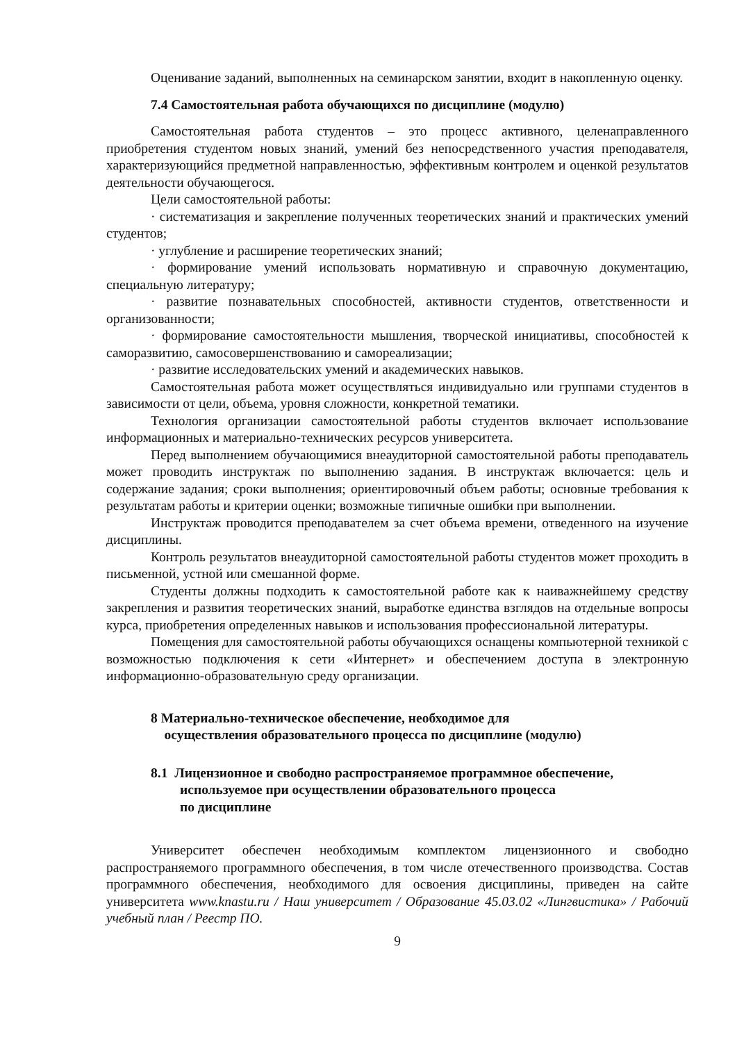Оценивание заданий, выполненных на семинарском занятии, входит в накопленную оценку.
7.4 Самостоятельная работа обучающихся по дисциплине (модулю)
Самостоятельная работа студентов – это процесс активного, целенаправленного приобретения студентом новых знаний, умений без непосредственного участия преподавателя, характеризующийся предметной направленностью, эффективным контролем и оценкой результатов деятельности обучающегося.
Цели самостоятельной работы:
· систематизация и закрепление полученных теоретических знаний и практических умений студентов;
· углубление и расширение теоретических знаний;
· формирование умений использовать нормативную и справочную документацию, специальную литературу;
· развитие познавательных способностей, активности студентов, ответственности и организованности;
· формирование самостоятельности мышления, творческой инициативы, способностей к саморазвитию, самосовершенствованию и самореализации;
· развитие исследовательских умений и академических навыков.
Самостоятельная работа может осуществляться индивидуально или группами студентов в зависимости от цели, объема, уровня сложности, конкретной тематики.
Технология организации самостоятельной работы студентов включает использование информационных и материально-технических ресурсов университета.
Перед выполнением обучающимися внеаудиторной самостоятельной работы преподаватель может проводить инструктаж по выполнению задания. В инструктаж включается: цель и содержание задания; сроки выполнения; ориентировочный объем работы; основные требования к результатам работы и критерии оценки; возможные типичные ошибки при выполнении.
Инструктаж проводится преподавателем за счет объема времени, отведенного на изучение дисциплины.
Контроль результатов внеаудиторной самостоятельной работы студентов может проходить в письменной, устной или смешанной форме.
Студенты должны подходить к самостоятельной работе как к наиважнейшему средству закрепления и развития теоретических знаний, выработке единства взглядов на отдельные вопросы курса, приобретения определенных навыков и использования профессиональной литературы.
Помещения для самостоятельной работы обучающихся оснащены компьютерной техникой с возможностью подключения к сети «Интернет» и обеспечением доступа в электронную информационно-образовательную среду организации.
8 Материально-техническое обеспечение, необходимое для
осуществления образовательного процесса по дисциплине (модулю)
8.1 Лицензионное и свободно распространяемое программное обеспечение, используемое при осуществлении образовательного процесса
по дисциплине
Университет обеспечен необходимым комплектом лицензионного и свободно распространяемого программного обеспечения, в том числе отечественного производства. Состав программного обеспечения, необходимого для освоения дисциплины, приведен на сайте университета www.knastu.ru / Наш университет / Образование 45.03.02 «Лингвистика» / Рабочий учебный план / Реестр ПО.
9